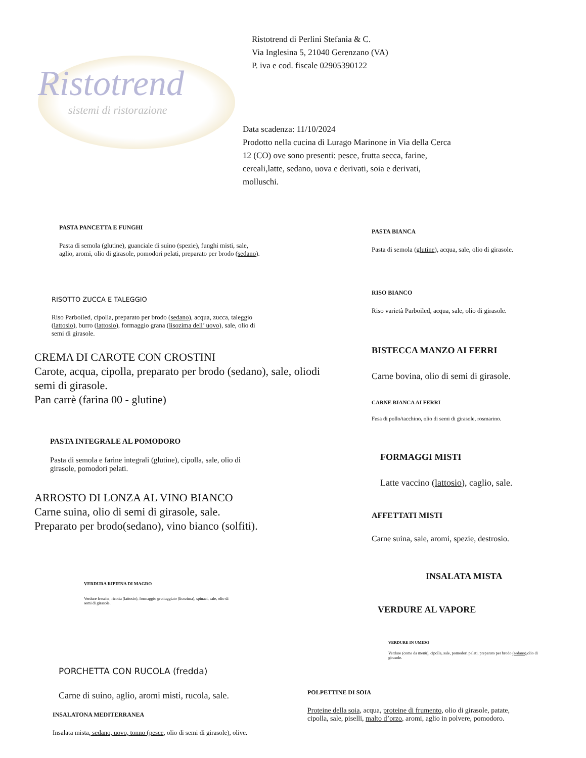Ristotrend
sistemi di ristorazione
Ristotrend di Perlini Stefania & C.
Via Inglesina 5, 21040 Gerenzano (VA)
P. iva e cod. fiscale 02905390122
Data scadenza: 11/10/2024
Prodotto nella cucina di Lurago Marinone in Via della Cerca 12 (CO) ove sono presenti: pesce, frutta secca, farine, cereali,latte, sedano, uova e derivati, soia e derivati, molluschi.
PASTA PANCETTA E FUNGHI
Pasta di semola (glutine), guanciale di suino (spezie), funghi misti, sale, aglio, aromi, olio di girasole, pomodori pelati, preparato per brodo (sedano).
RISOTTO ZUCCA E TALEGGIO
Riso Parboiled, cipolla, preparato per brodo (sedano), acqua, zucca, taleggio (lattosio), burro (lattosio), formaggio grana (lisozima dell’ uovo), sale, olio di semi di girasole.
CREMA DI CAROTE CON CROSTINI
Carote, acqua, cipolla, preparato per brodo (sedano), sale, oliodi semi di girasole.
Pan carrè (farina 00 - glutine)
PASTA INTEGRALE AL POMODORO
Pasta di semola e farine integrali (glutine), cipolla, sale, olio di girasole, pomodori pelati.
ARROSTO DI LONZA AL VINO BIANCO
Carne suina, olio di semi di girasole, sale.
Preparato per brodo(sedano), vino bianco (solfiti).
VERDURA RIPIENA DI MAGRO
Verdure fresche, ricotta (lattosio), formaggio grattuggiato (lisozima), spinaci, sale, olio di semi di girasole.
PORCHETTA CON RUCOLA (fredda)
Carne di suino, aglio, aromi misti, rucola, sale.
INSALATONA MEDITERRANEA
Insalata mista, sedano, uovo, tonno (pesce, olio di semi di girasole), olive.
PASTA BIANCA
Pasta di semola (glutine), acqua, sale, olio di girasole.
RISO BIANCO
Riso varietà Parboiled, acqua, sale, olio di girasole.
BISTECCA MANZO AI FERRI
Carne bovina, olio di semi di girasole.
CARNE BIANCA AI FERRI
Fesa di pollo/tacchino, olio di semi di girasole, rosmarino.
FORMAGGI MISTI
Latte vaccino (lattosio), caglio, sale.
AFFETTATI MISTI
Carne suina, sale, aromi, spezie, destrosio.
INSALATA MISTA
VERDURE AL VAPORE
VERDURE IN UMIDO
Verdure (come da menù), cipolla, sale, pomodori pelati, preparato per brodo (sedano),olio di girasole.
POLPETTINE DI SOIA
Proteine della soia, acqua, proteine di frumento, olio di girasole, patate, cipolla, sale, piselli, malto d’orzo, aromi, aglio in polvere, pomodoro.